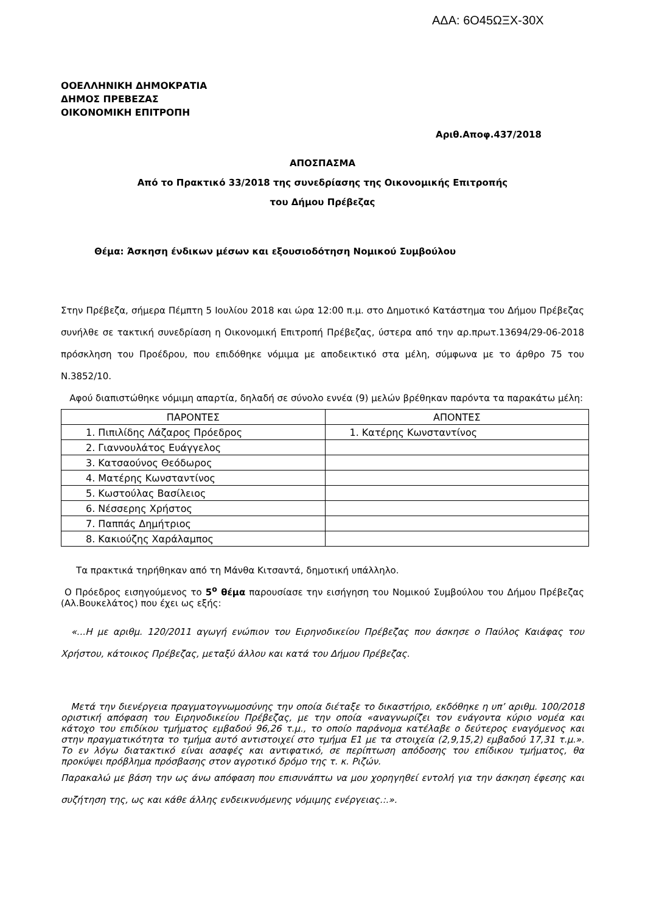ΑΔΑ: 6Ο45ΩΞΧ-30Χ
ΟΟΕΛΛΗΝΙΚΗ ΔΗΜΟΚΡΑΤΙΑ
ΔΗΜΟΣ ΠΡΕΒΕΖΑΣ
ΟΙΚΟΝΟΜΙΚΗ ΕΠΙΤΡΟΠΗ
Αριθ.Αποφ.437/2018
ΑΠΟΣΠΑΣΜΑ
Από το Πρακτικό 33/2018 της συνεδρίασης της Οικονομικής Επιτροπής
του Δήμου Πρέβεζας
Θέμα: Άσκηση ένδικων μέσων και εξουσιοδότηση Νομικού Συμβούλου
Στην Πρέβεζα, σήμερα Πέμπτη 5 Ιουλίου 2018 και ώρα 12:00 π.μ. στο Δημοτικό Κατάστημα του Δήμου Πρέβεζας συνήλθε σε τακτική συνεδρίαση η Οικονομική Επιτροπή Πρέβεζας, ύστερα από την αρ.πρωτ.13694/29-06-2018 πρόσκληση του Προέδρου, που επιδόθηκε νόμιμα με αποδεικτικό στα μέλη, σύμφωνα με το άρθρο 75 του Ν.3852/10.
Αφού διαπιστώθηκε νόμιμη απαρτία, δηλαδή σε σύνολο εννέα (9) μελών βρέθηκαν παρόντα τα παρακάτω μέλη:
| ΠΑΡΟΝΤΕΣ | ΑΠΟΝΤΕΣ |
| 1. Πιπιλίδης Λάζαρος Πρόεδρος | 1. Κατέρης Κωνσταντίνος |
| 2. Γιαννουλάτος Ευάγγελος | |
| 3. Κατσαούνος Θεόδωρος | |
| 4. Ματέρης Κωνσταντίνος | |
| 5. Κωστούλας Βασίλειος | |
| 6. Νέσσερης Χρήστος | |
| 7. Παππάς Δημήτριος | |
| 8. Κακιούζης Χαράλαμπος | |
Τα πρακτικά τηρήθηκαν από τη Μάνθα Κιτσαντά, δημοτική υπάλληλο.
Ο Πρόεδρος εισηγούμενος το 5<sup>ο</sup> θέμα παρουσίασε την εισήγηση του Νομικού Συμβούλου του Δήμου Πρέβεζας (Αλ.Βουκελάτος) που έχει ως εξής:
«...Η με αριθμ. 120/2011 αγωγή ενώπιον του Ειρηνοδικείου Πρέβεζας που άσκησε ο Παύλος Καιάφας του Χρήστου, κάτοικος Πρέβεζας, μεταξύ άλλου και κατά του Δήμου Πρέβεζας.
Μετά την διενέργεια πραγματογνωμοσύνης την οποία διέταξε το δικαστήριο, εκδόθηκε η υπ’ αριθμ. 100/2018 οριστική απόφαση του Ειρηνοδικείου Πρέβεζας, με την οποία «αναγνωρίζει τον ενάγοντα κύριο νομέα και κάτοχο του επιδίκου τμήματος εμβαδού 96,26 τ.μ., το οποίο παράνομα κατέλαβε ο δεύτερος εναγόμενος και στην πραγματικότητα το τμήμα αυτό αντιστοιχεί στο τμήμα Ε1 με τα στοιχεία (2,9,15,2) εμβαδού 17,31 τ.μ.». Το εν λόγω διατακτικό είναι ασαφές και αντιφατικό, σε περίπτωση απόδοσης του επίδικου τμήματος, θα προκύψει πρόβλημα πρόσβασης στον αγροτικό δρόμο της τ. κ. Ριζών.
Παρακαλώ με βάση την ως άνω απόφαση που επισυνάπτω να μου χορηγηθεί εντολή για την άσκηση έφεσης και συζήτηση της, ως και κάθε άλλης ενδεικνυόμενης νόμιμης ενέργειας.:.».